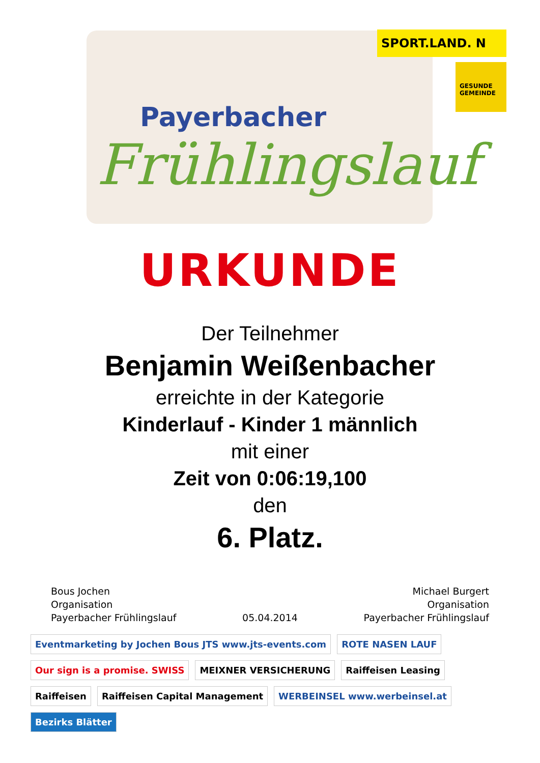Payerbacher
Frühlingslauf
SPORT.LAND. N
GESUNDE GEMEINDE
URKUNDE
Der Teilnehmer
Benjamin Weißenbacher
erreichte in der Kategorie
Kinderlauf - Kinder 1 männlich
mit einer
Zeit von 0:06:19,100
den
6. Platz.
Bous Jochen
Organisation
Payerbacher Frühlingslauf
05.04.2014 Michael Burgert
Organisation
Payerbacher Frühlingslauf
Eventmarketing by Jochen Bous JTS www.jts-events.com
ROTE NASEN LAUF
Our sign is a promise. SWISS
MEIXNER VERSICHERUNG
Raiffeisen Leasing
Raiffeisen
Raiffeisen Capital Management
WERBEINSEL www.werbeinsel.at
Bezirks Blätter